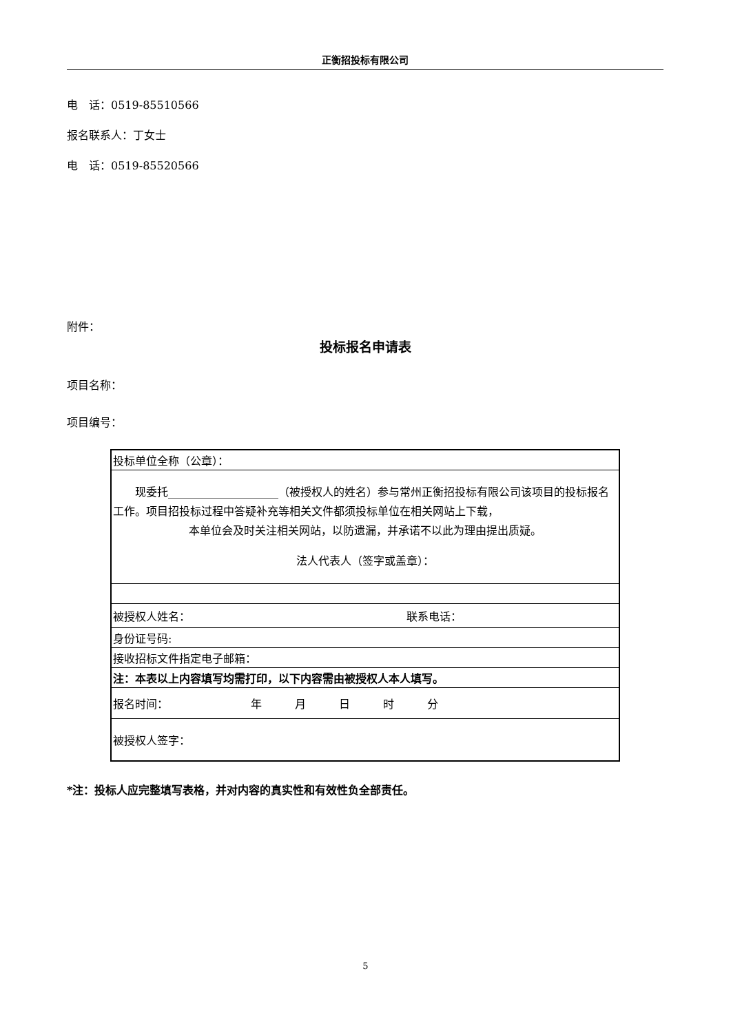正衡招投标有限公司
电　话：0519-85510566
报名联系人：丁女士
电　话：0519-85520566
附件：
投标报名申请表
项目名称：
项目编号：
| 投标单位全称（公章）： | |
| 现委托____________________（被授权人的姓名）参与常州正衡招投标有限公司该项目的投标报名工作。项目招投标过程中答疑补充等相关文件都须投标单位在相关网站上下载， 本单位会及时关注相关网站，以防遗漏，并承诺不以此为理由提出质疑。 法人代表人（签字或盖章）： | |
| 被授权人姓名： | 联系电话： |
| 身份证号码: | |
| 接收招标文件指定电子邮箱： | |
| 注：本表以上内容填写均需打印，以下内容需由被授权人本人填写。 | |
| 报名时间： 年 月 日 时 分 | |
| 被授权人签字： | |
*注：投标人应完整填写表格，并对内容的真实性和有效性负全部责任。
5